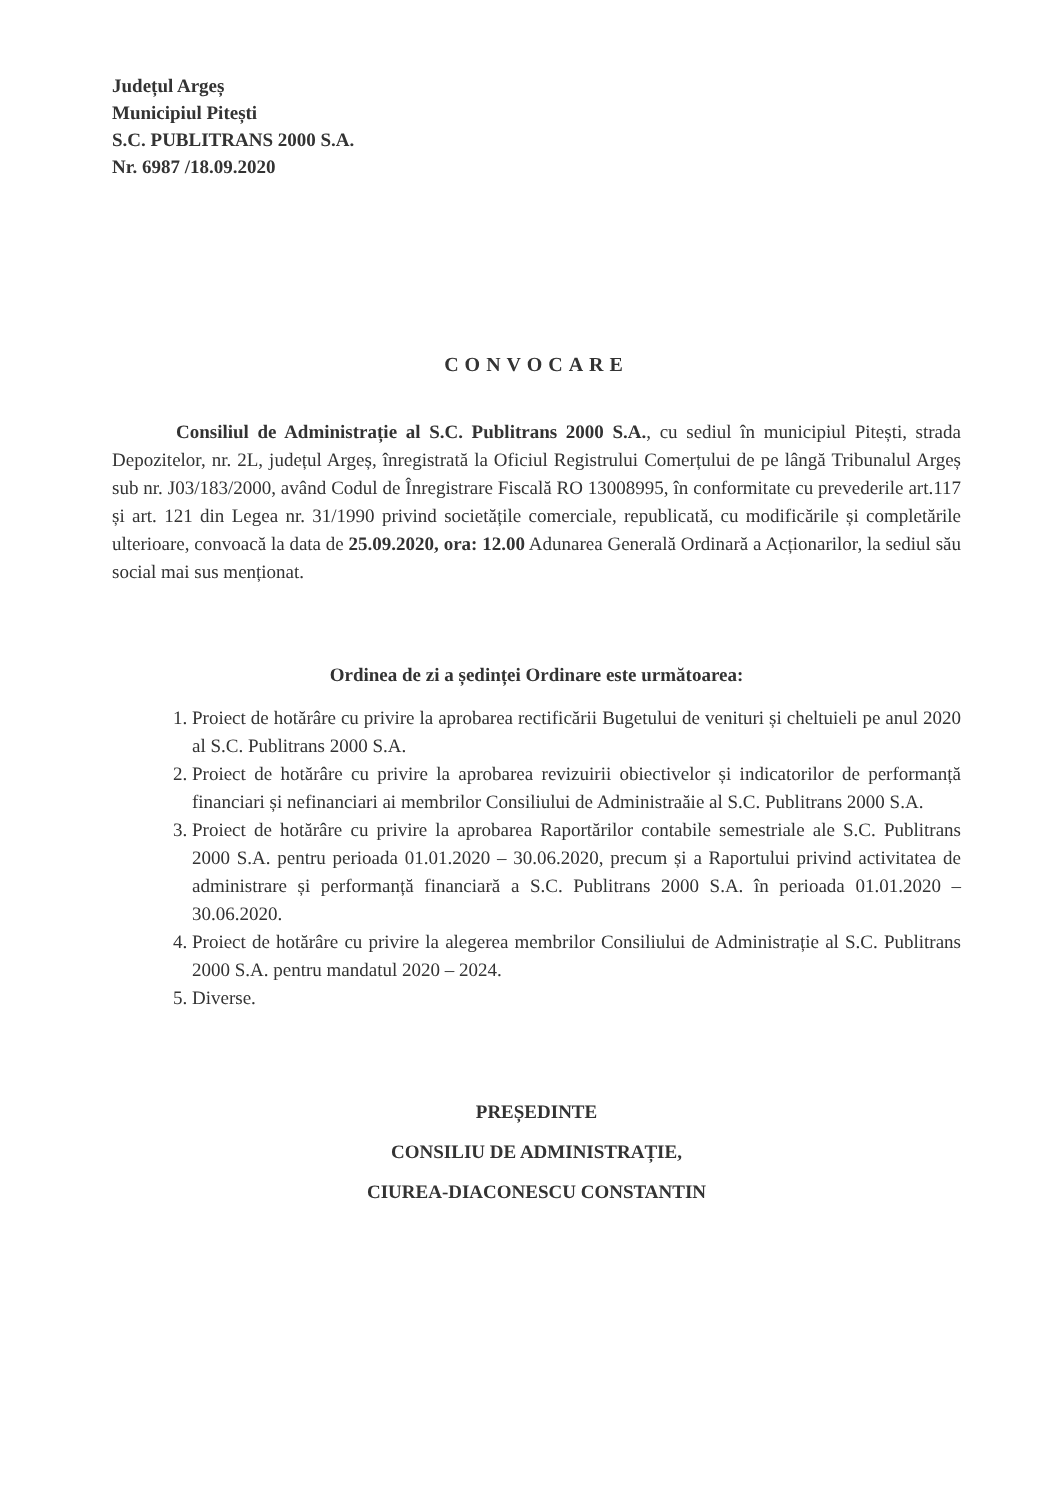Județul Argeș
Municipiul Pitești
S.C. PUBLITRANS 2000 S.A.
Nr. 6987 /18.09.2020
CONVOCARE
Consiliul de Administrație al S.C. Publitrans 2000 S.A., cu sediul în municipiul Pitești, strada Depozitelor, nr. 2L, județul Argeș, înregistrată la Oficiul Registrului Comerțului de pe lângă Tribunalul Argeș sub nr. J03/183/2000, având Codul de Înregistrare Fiscală RO 13008995, în conformitate cu prevederile art.117 și art. 121 din Legea nr. 31/1990 privind societățile comerciale, republicată, cu modificările și completările ulterioare, convoacă la data de 25.09.2020, ora: 12.00 Adunarea Generală Ordinară a Acționarilor, la sediul său social mai sus menționat.
Ordinea de zi a ședinței Ordinare este următoarea:
1. Proiect de hotărâre cu privire la aprobarea rectificării Bugetului de venituri și cheltuieli pe anul 2020 al S.C. Publitrans 2000 S.A.
2. Proiect de hotărâre cu privire la aprobarea revizuirii obiectivelor și indicatorilor de performanță financiari și nefinanciari ai membrilor Consiliului de Administraăie al S.C. Publitrans 2000 S.A.
3. Proiect de hotărâre cu privire la aprobarea Raportărilor contabile semestriale ale S.C. Publitrans 2000 S.A. pentru perioada 01.01.2020 – 30.06.2020, precum și a Raportului privind activitatea de administrare și performanță financiară a S.C. Publitrans 2000 S.A. în perioada 01.01.2020 – 30.06.2020.
4. Proiect de hotărâre cu privire la alegerea membrilor Consiliului de Administrație al S.C. Publitrans 2000 S.A. pentru mandatul 2020 – 2024.
5. Diverse.
PREȘEDINTE
CONSILIU DE ADMINISTRAȚIE,
CIUREA-DIACONESCU CONSTANTIN